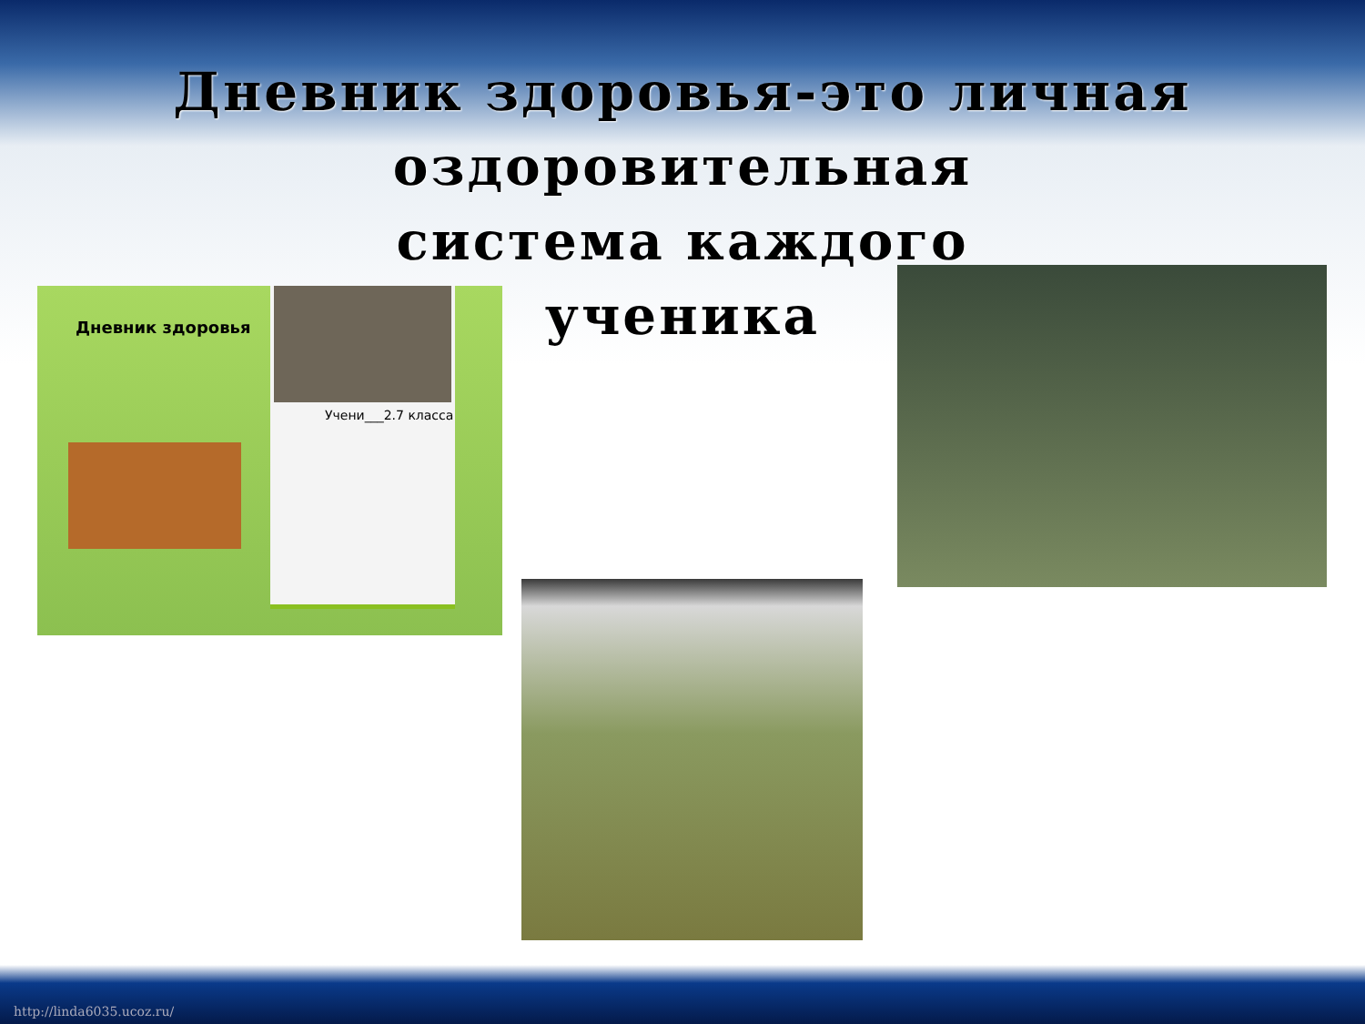Дневник здоровья-это личная
оздоровительная
система каждого
ученика
Дневник здоровья
Учени___2.7 класса
http://linda6035.ucoz.ru/